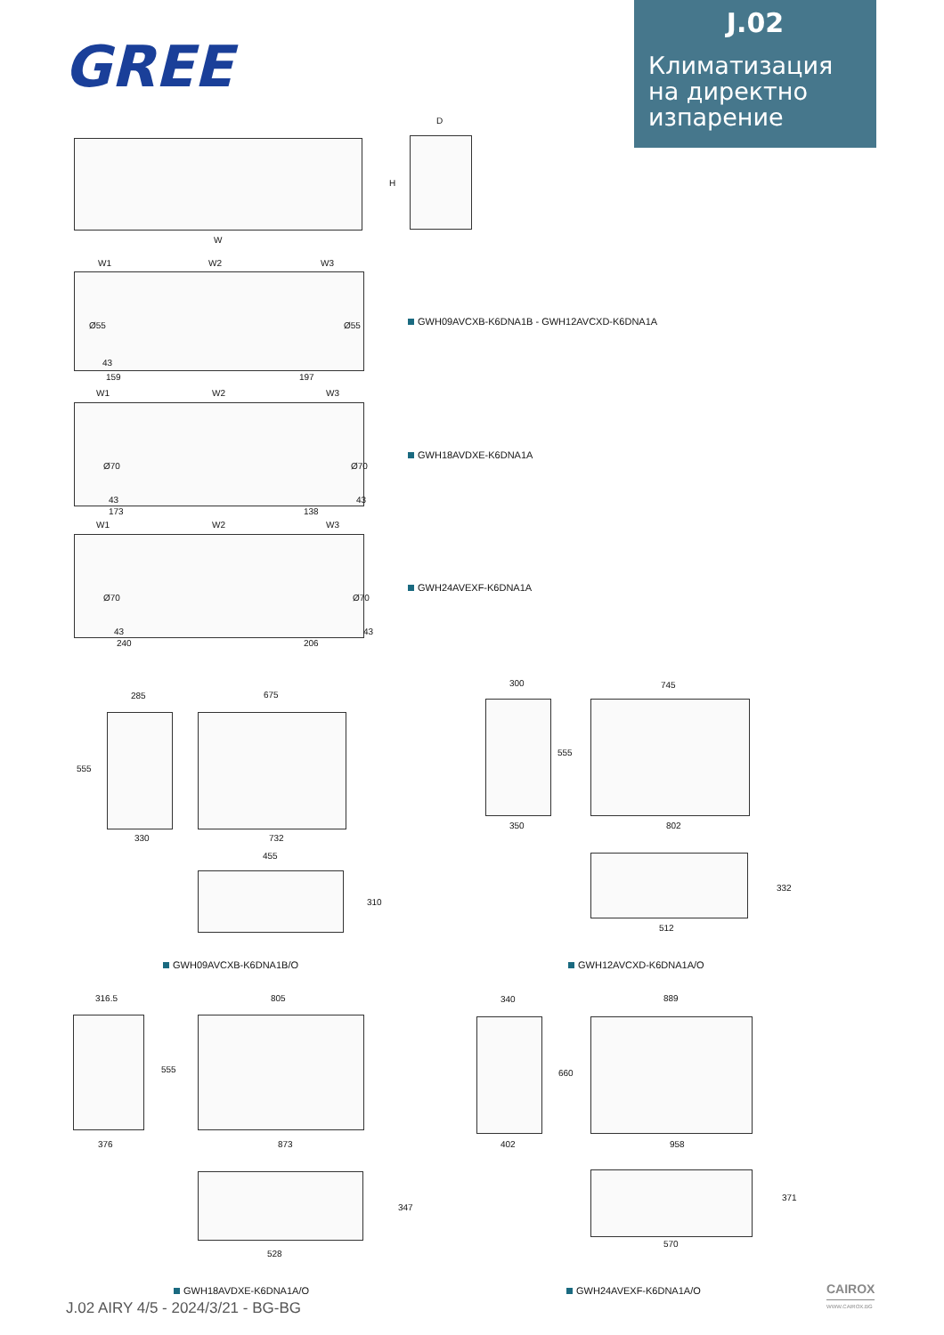GREE
J.02
Климатизация
на директно
изпарение
W
D
H
W1 W2 W3
Ø55 Ø55
43
159 197
GWH09AVCXB-K6DNA1B - GWH12AVCXD-K6DNA1A
W1 W2 W3
Ø70 Ø70
43 43
173 138
GWH18AVDXE-K6DNA1A
W1 W2 W3
Ø70 Ø70
43 43
240 206
GWH24AVEXF-K6DNA1A
285
555
330
675
732
455
310
GWH09AVCXB-K6DNA1B/O
300
555
350
745
802
332
512
GWH12AVCXD-K6DNA1A/O
316.5
555
376
805
873
347
528
GWH18AVDXE-K6DNA1A/O
340
660
402
889
958
371
570
GWH24AVEXF-K6DNA1A/O
J.02 AIRY 4/5 - 2024/3/21 - BG-BG
CAIROX
WWW.CAIROX.BG